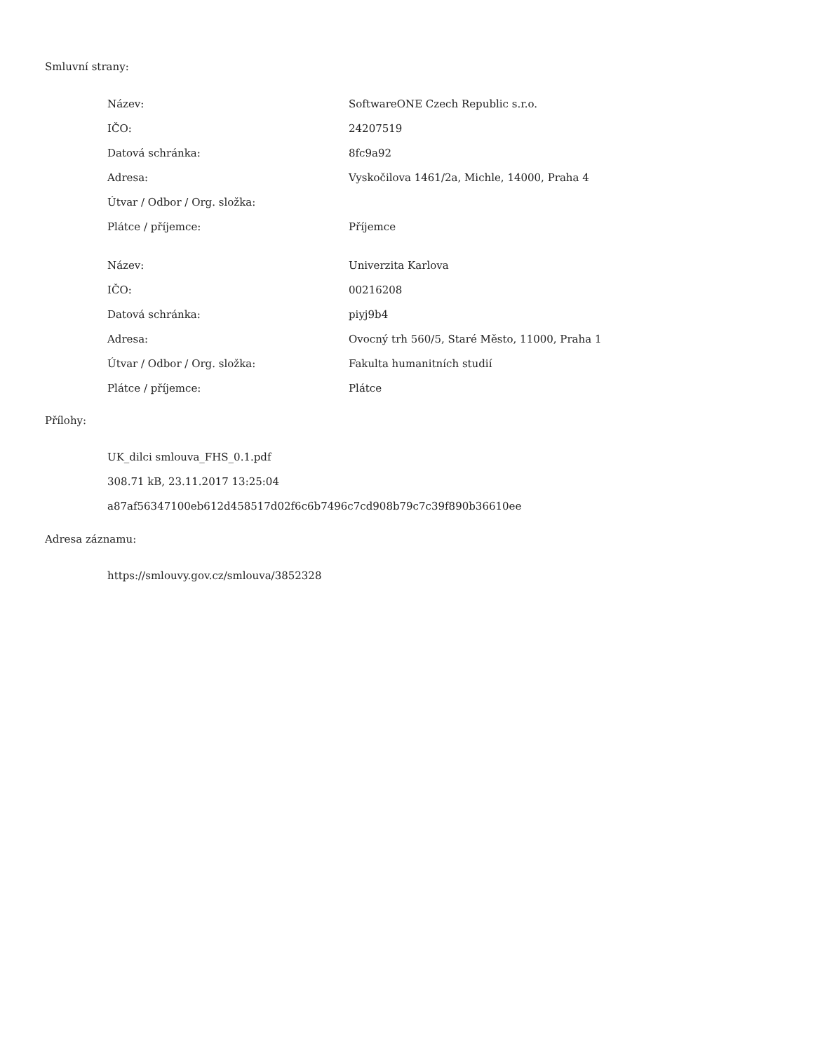Smluvní strany:
| Název: | SoftwareONE Czech Republic s.r.o. |
| IČO: | 24207519 |
| Datová schránka: | 8fc9a92 |
| Adresa: | Vyskočilova 1461/2a, Michle, 14000, Praha 4 |
| Útvar / Odbor / Org. složka: | |
| Plátce / příjemce: | Příjemce |
| Název: | Univerzita Karlova |
| IČO: | 00216208 |
| Datová schránka: | piyj9b4 |
| Adresa: | Ovocný trh 560/5, Staré Město, 11000, Praha 1 |
| Útvar / Odbor / Org. složka: | Fakulta humanitních studií |
| Plátce / příjemce: | Plátce |
Přílohy:
UK_dilci smlouva_FHS_0.1.pdf
308.71 kB, 23.11.2017 13:25:04
a87af56347100eb612d458517d02f6c6b7496c7cd908b79c7c39f890b36610ee
Adresa záznamu:
https://smlouvy.gov.cz/smlouva/3852328